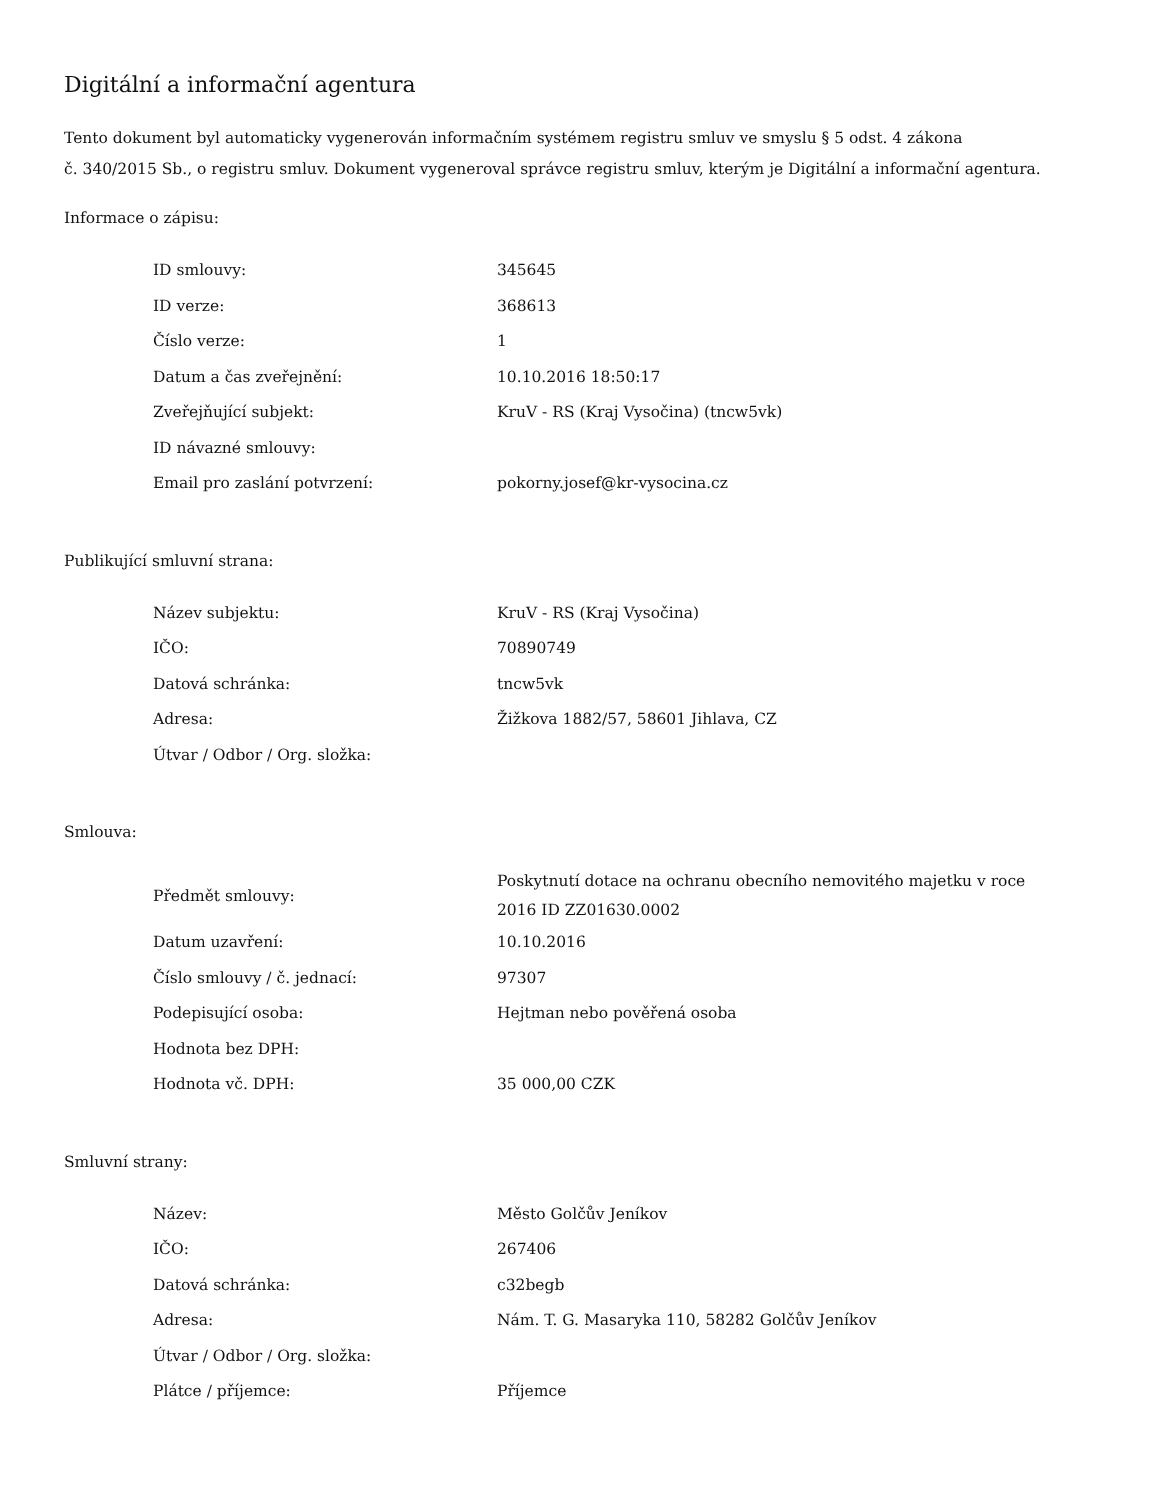Digitální a informační agentura
Tento dokument byl automaticky vygenerován informačním systémem registru smluv ve smyslu § 5 odst. 4 zákona
č. 340/2015 Sb., o registru smluv. Dokument vygeneroval správce registru smluv, kterým je Digitální a informační agentura.
Informace o zápisu:
| ID smlouvy: | 345645 |
| ID verze: | 368613 |
| Číslo verze: | 1 |
| Datum a čas zveřejnění: | 10.10.2016 18:50:17 |
| Zveřejňující subjekt: | KruV - RS (Kraj Vysočina) (tncw5vk) |
| ID návazné smlouvy: | |
| Email pro zaslání potvrzení: | pokorny.josef@kr-vysocina.cz |
Publikující smluvní strana:
| Název subjektu: | KruV - RS (Kraj Vysočina) |
| IČO: | 70890749 |
| Datová schránka: | tncw5vk |
| Adresa: | Žižkova 1882/57, 58601 Jihlava, CZ |
| Útvar / Odbor / Org. složka: | |
Smlouva:
| Předmět smlouvy: | Poskytnutí dotace na ochranu obecního nemovitého majetku v roce 2016 ID ZZ01630.0002 |
| Datum uzavření: | 10.10.2016 |
| Číslo smlouvy / č. jednací: | 97307 |
| Podepisující osoba: | Hejtman nebo pověřená osoba |
| Hodnota bez DPH: | |
| Hodnota vč. DPH: | 35 000,00 CZK |
Smluvní strany:
| Název: | Město Golčův Jeníkov |
| IČO: | 267406 |
| Datová schránka: | c32begb |
| Adresa: | Nám. T. G. Masaryka 110, 58282 Golčův Jeníkov |
| Útvar / Odbor / Org. složka: | |
| Plátce / příjemce: | Příjemce |